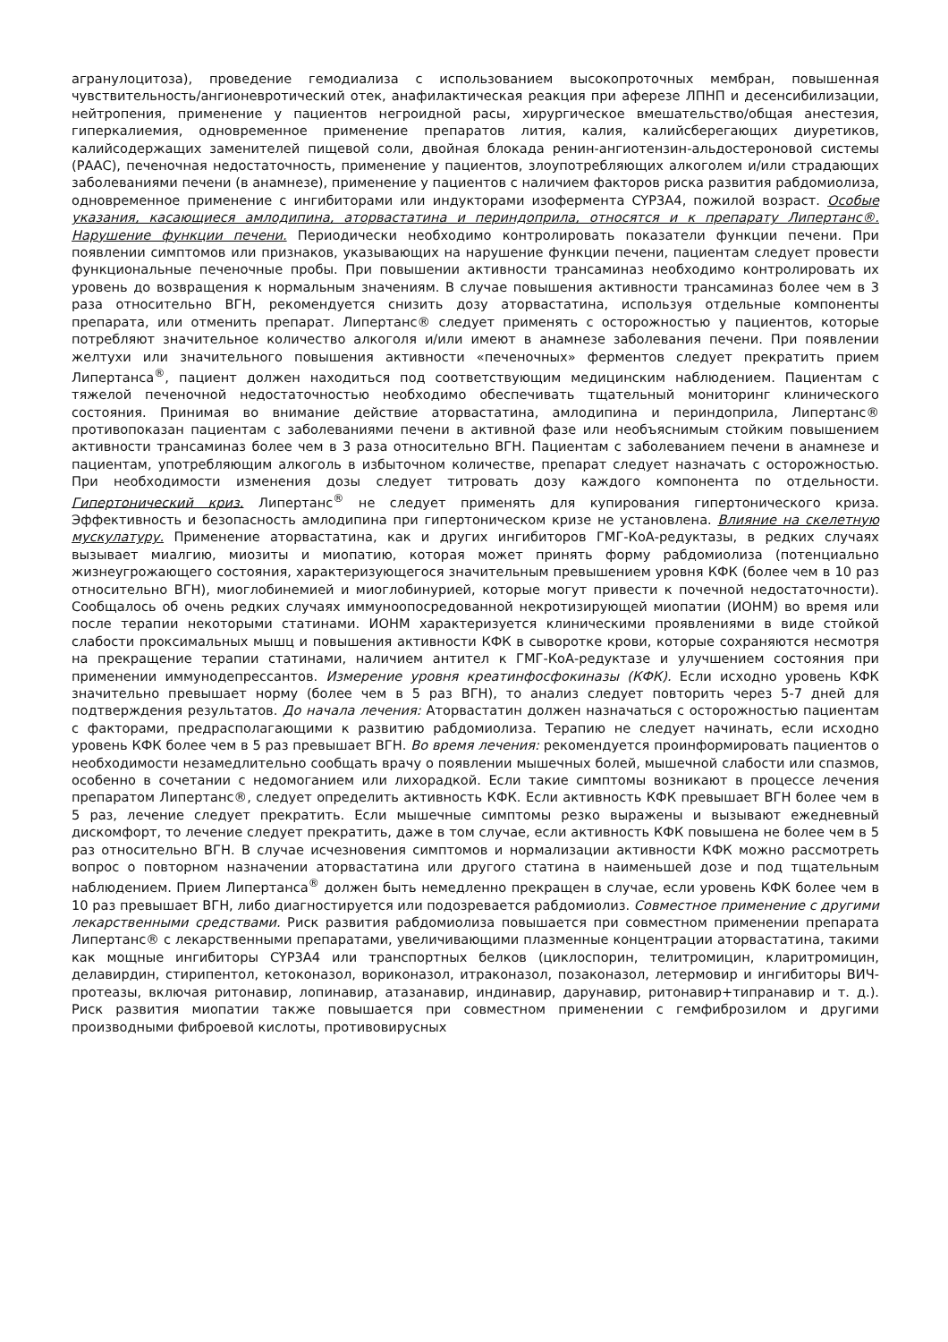агранулоцитоза), проведение гемодиализа с использованием высокопроточных мембран, повышенная чувствительность/ангионевротический отек, анафилактическая реакция при аферезе ЛПНП и десенсибилизации, нейтропения, применение у пациентов негроидной расы, хирургическое вмешательство/общая анестезия, гиперкалиемия, одновременное применение препаратов лития, калия, калийсберегающих диуретиков, калийсодержащих заменителей пищевой соли, двойная блокада ренин-ангиотензин-альдостероновой системы (РААС), печеночная недостаточность, применение у пациентов, злоупотребляющих алкоголем и/или страдающих заболеваниями печени (в анамнезе), применение у пациентов с наличием факторов риска развития рабдомиолиза, одновременное применение с ингибиторами или индукторами изофермента CYP3A4, пожилой возраст. Особые указания, касающиеся амлодипина, аторвастатина и периндоприла, относятся и к препарату Липертанс®. Нарушение функции печени. Периодически необходимо контролировать показатели функции печени. При появлении симптомов или признаков, указывающих на нарушение функции печени, пациентам следует провести функциональные печеночные пробы. При повышении активности трансаминаз необходимо контролировать их уровень до возвращения к нормальным значениям. В случае повышения активности трансаминаз более чем в 3 раза относительно ВГН, рекомендуется снизить дозу аторвастатина, используя отдельные компоненты препарата, или отменить препарат. Липертанс® следует применять с осторожностью у пациентов, которые потребляют значительное количество алкоголя и/или имеют в анамнезе заболевания печени. При появлении желтухи или значительного повышения активности «печеночных» ферментов следует прекратить прием Липертанса<sup>®</sup>, пациент должен находиться под соответствующим медицинским наблюдением. Пациентам с тяжелой печеночной недостаточностью необходимо обеспечивать тщательный мониторинг клинического состояния. Принимая во внимание действие аторвастатина, амлодипина и периндоприла, Липертанс® противопоказан пациентам с заболеваниями печени в активной фазе или необъяснимым стойким повышением активности трансаминаз более чем в 3 раза относительно ВГН. Пациентам с заболеванием печени в анамнезе и пациентам, употребляющим алкоголь в избыточном количестве, препарат следует назначать с осторожностью. При необходимости изменения дозы следует титровать дозу каждого компонента по отдельности. Гипертонический криз. Липертанс<sup>®</sup> не следует применять для купирования гипертонического криза. Эффективность и безопасность амлодипина при гипертоническом кризе не установлена. Влияние на скелетную мускулатуру. Применение аторвастатина, как и других ингибиторов ГМГ-КоА-редуктазы, в редких случаях вызывает миалгию, миозиты и миопатию, которая может принять форму рабдомиолиза (потенциально жизнеугрожающего состояния, характеризующегося значительным превышением уровня КФК (более чем в 10 раз относительно ВГН), миоглобинемией и миоглобинурией, которые могут привести к почечной недостаточности). Сообщалось об очень редких случаях иммуноопосредованной некротизирующей миопатии (ИОНМ) во время или после терапии некоторыми статинами. ИОНМ характеризуется клиническими проявлениями в виде стойкой слабости проксимальных мышц и повышения активности КФК в сыворотке крови, которые сохраняются несмотря на прекращение терапии статинами, наличием антител к ГМГ-КоА-редуктазе и улучшением состояния при применении иммунодепрессантов. Измерение уровня креатинфосфокиназы (КФК). Если исходно уровень КФК значительно превышает норму (более чем в 5 раз ВГН), то анализ следует повторить через 5-7 дней для подтверждения результатов. До начала лечения: Аторвастатин должен назначаться с осторожностью пациентам с факторами, предрасполагающими к развитию рабдомиолиза. Терапию не следует начинать, если исходно уровень КФК более чем в 5 раз превышает ВГН. Во время лечения: рекомендуется проинформировать пациентов о необходимости незамедлительно сообщать врачу о появлении мышечных болей, мышечной слабости или спазмов, особенно в сочетании с недомоганием или лихорадкой. Если такие симптомы возникают в процессе лечения препаратом Липертанс®, следует определить активность КФК. Если активность КФК превышает ВГН более чем в 5 раз, лечение следует прекратить. Если мышечные симптомы резко выражены и вызывают ежедневный дискомфорт, то лечение следует прекратить, даже в том случае, если активность КФК повышена не более чем в 5 раз относительно ВГН. В случае исчезновения симптомов и нормализации активности КФК можно рассмотреть вопрос о повторном назначении аторвастатина или другого статина в наименьшей дозе и под тщательным наблюдением. Прием Липертанса<sup>®</sup> должен быть немедленно прекращен в случае, если уровень КФК более чем в 10 раз превышает ВГН, либо диагностируется или подозревается рабдомиолиз. Совместное применение с другими лекарственными средствами. Риск развития рабдомиолиза повышается при совместном применении препарата Липертанс® с лекарственными препаратами, увеличивающими плазменные концентрации аторвастатина, такими как мощные ингибиторы CYP3A4 или транспортных белков (циклоспорин, телитромицин, кларитромицин, делавирдин, стирипентол, кетоконазол, вориконазол, итраконазол, позаконазол, летермовир и ингибиторы ВИЧ-протеазы, включая ритонавир, лопинавир, атазанавир, индинавир, дарунавир, ритонавир+типранавир и т. д.). Риск развития миопатии также повышается при совместном применении с гемфиброзилом и другими производными фиброевой кислоты, противовирусных